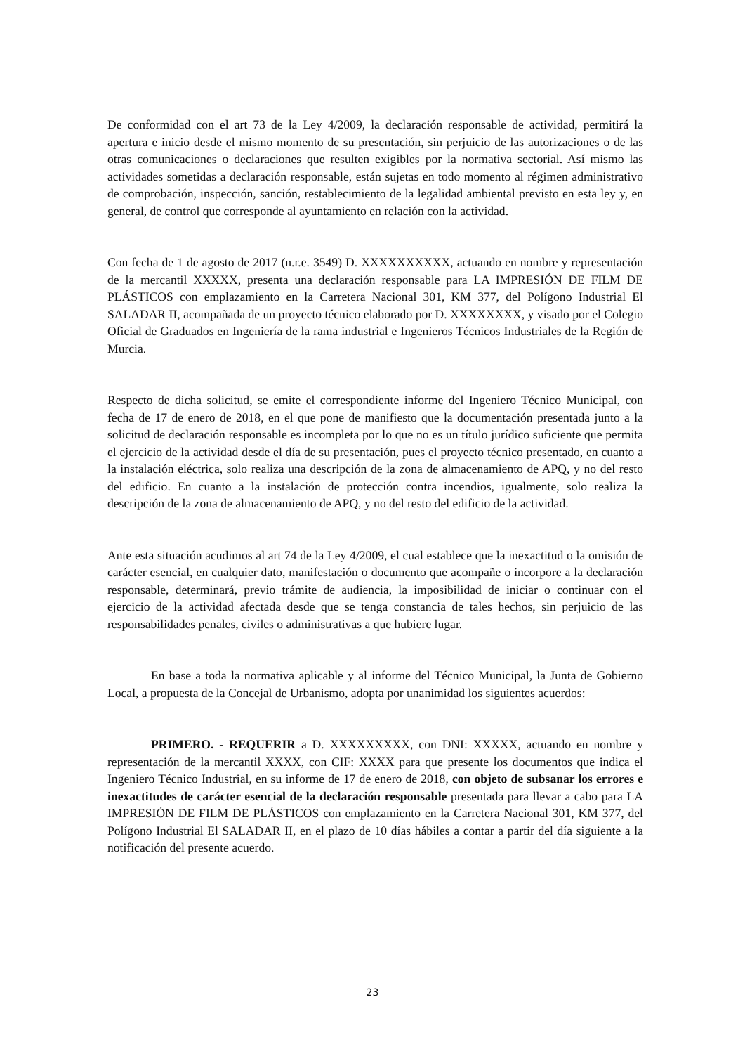De conformidad con el art 73 de la Ley 4/2009, la declaración responsable de actividad, permitirá la apertura e inicio desde el mismo momento de su presentación, sin perjuicio de las autorizaciones o de las otras comunicaciones o declaraciones que resulten exigibles por la normativa sectorial. Así mismo las actividades sometidas a declaración responsable, están sujetas en todo momento al régimen administrativo de comprobación, inspección, sanción, restablecimiento de la legalidad ambiental previsto en esta ley y, en general, de control que corresponde al ayuntamiento en relación con la actividad.
Con fecha de 1 de agosto de 2017 (n.r.e. 3549) D. XXXXXXXXXX, actuando en nombre y representación de la mercantil XXXXX, presenta una declaración responsable para LA IMPRESIÓN DE FILM DE PLÁSTICOS con emplazamiento en la Carretera Nacional 301, KM 377, del Polígono Industrial El SALADAR II, acompañada de un proyecto técnico elaborado por D. XXXXXXXX, y visado por el Colegio Oficial de Graduados en Ingeniería de la rama industrial e Ingenieros Técnicos Industriales de la Región de Murcia.
Respecto de dicha solicitud, se emite el correspondiente informe del Ingeniero Técnico Municipal, con fecha de 17 de enero de 2018, en el que pone de manifiesto que la documentación presentada junto a la solicitud de declaración responsable es incompleta por lo que no es un título jurídico suficiente que permita el ejercicio de la actividad desde el día de su presentación, pues el proyecto técnico presentado, en cuanto a la instalación eléctrica, solo realiza una descripción de la zona de almacenamiento de APQ, y no del resto del edificio. En cuanto a la instalación de protección contra incendios, igualmente, solo realiza la descripción de la zona de almacenamiento de APQ, y no del resto del edificio de la actividad.
Ante esta situación acudimos al art 74 de la Ley 4/2009, el cual establece que la inexactitud o la omisión de carácter esencial, en cualquier dato, manifestación o documento que acompañe o incorpore a la declaración responsable, determinará, previo trámite de audiencia, la imposibilidad de iniciar o continuar con el ejercicio de la actividad afectada desde que se tenga constancia de tales hechos, sin perjuicio de las responsabilidades penales, civiles o administrativas a que hubiere lugar.
En base a toda la normativa aplicable y al informe del Técnico Municipal, la Junta de Gobierno Local, a propuesta de la Concejal de Urbanismo, adopta por unanimidad los siguientes acuerdos:
PRIMERO. - REQUERIR a D. XXXXXXXXX, con DNI: XXXXX, actuando en nombre y representación de la mercantil XXXX, con CIF: XXXX para que presente los documentos que indica el Ingeniero Técnico Industrial, en su informe de 17 de enero de 2018, con objeto de subsanar los errores e inexactitudes de carácter esencial de la declaración responsable presentada para llevar a cabo para LA IMPRESIÓN DE FILM DE PLÁSTICOS con emplazamiento en la Carretera Nacional 301, KM 377, del Polígono Industrial El SALADAR II, en el plazo de 10 días hábiles a contar a partir del día siguiente a la notificación del presente acuerdo.
23